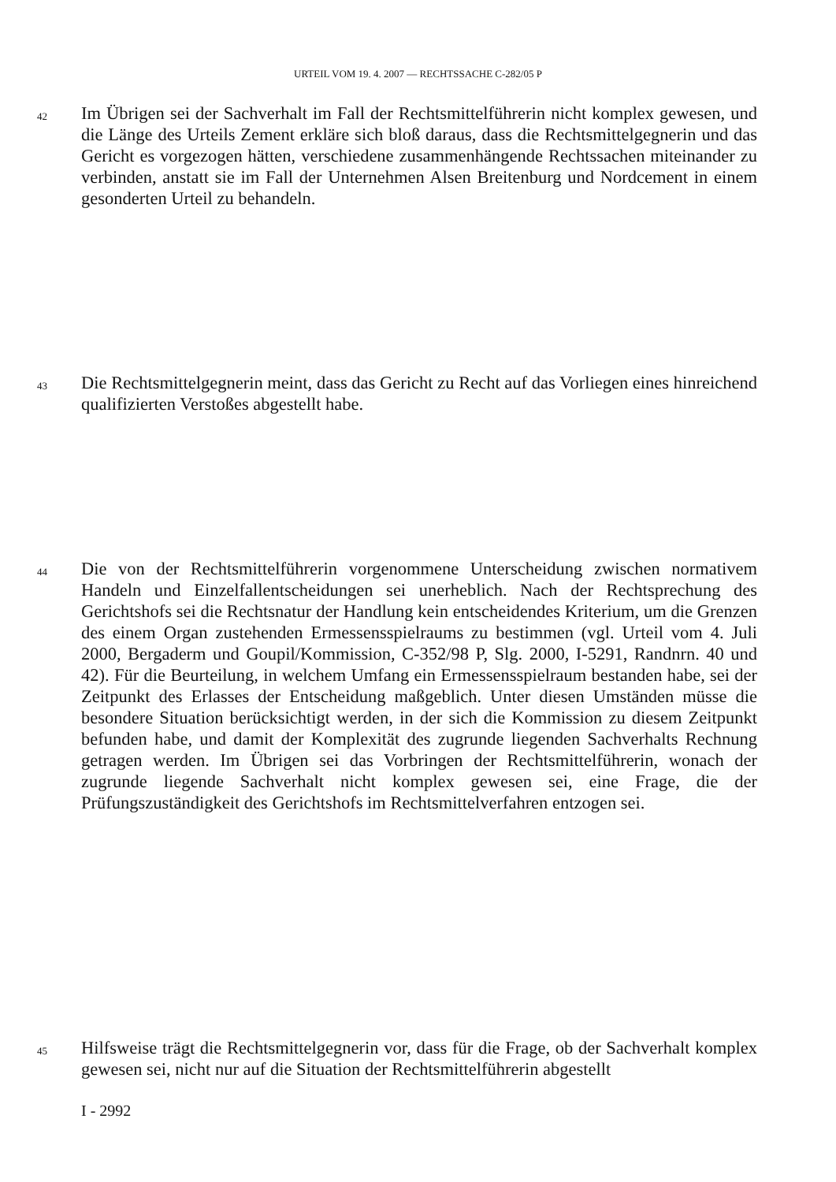URTEIL VOM 19. 4. 2007 — RECHTSSACHE C-282/05 P
42 Im Übrigen sei der Sachverhalt im Fall der Rechtsmittelführerin nicht komplex gewesen, und die Länge des Urteils Zement erkläre sich bloß daraus, dass die Rechtsmittelgegnerin und das Gericht es vorgezogen hätten, verschiedene zusammenhängende Rechtssachen miteinander zu verbinden, anstatt sie im Fall der Unternehmen Alsen Breitenburg und Nordcement in einem gesonderten Urteil zu behandeln.
43 Die Rechtsmittelgegnerin meint, dass das Gericht zu Recht auf das Vorliegen eines hinreichend qualifizierten Verstoßes abgestellt habe.
44 Die von der Rechtsmittelführerin vorgenommene Unterscheidung zwischen normativem Handeln und Einzelfallentscheidungen sei unerheblich. Nach der Rechtsprechung des Gerichtshofs sei die Rechtsnatur der Handlung kein entscheidendes Kriterium, um die Grenzen des einem Organ zustehenden Ermessensspielraums zu bestimmen (vgl. Urteil vom 4. Juli 2000, Bergaderm und Goupil/Kommission, C-352/98 P, Slg. 2000, I-5291, Randnrn. 40 und 42). Für die Beurteilung, in welchem Umfang ein Ermessensspielraum bestanden habe, sei der Zeitpunkt des Erlasses der Entscheidung maßgeblich. Unter diesen Umständen müsse die besondere Situation berücksichtigt werden, in der sich die Kommission zu diesem Zeitpunkt befunden habe, und damit der Komplexität des zugrunde liegenden Sachverhalts Rechnung getragen werden. Im Übrigen sei das Vorbringen der Rechtsmittelführerin, wonach der zugrunde liegende Sachverhalt nicht komplex gewesen sei, eine Frage, die der Prüfungszuständigkeit des Gerichtshofs im Rechtsmittelverfahren entzogen sei.
45 Hilfsweise trägt die Rechtsmittelgegnerin vor, dass für die Frage, ob der Sachverhalt komplex gewesen sei, nicht nur auf die Situation der Rechtsmittelführerin abgestellt
I - 2992